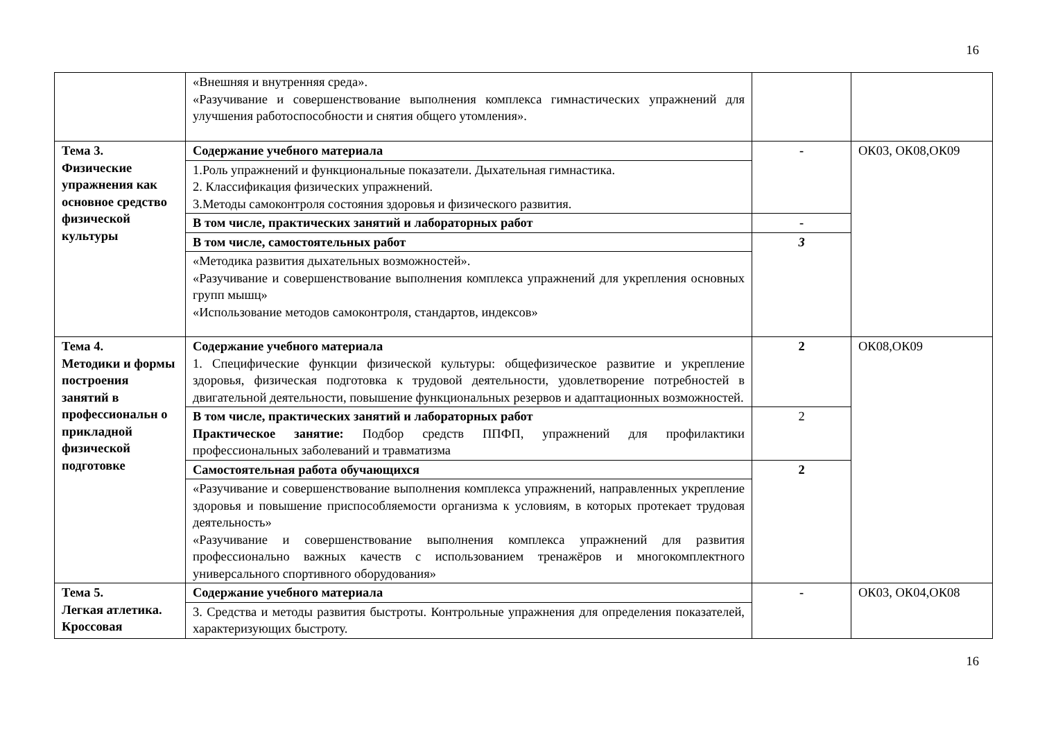16
| | «Внешняя и внутренняя среда». «Разучивание и совершенствование выполнения комплекса гимнастических упражнений для улучшения работоспособности и снятия общего утомления». | | |
| Тема 3. Физические упражнения как основное средство физической культуры | Содержание учебного материала | - | ОК03, ОК08,ОК09 |
| | 1.Роль упражнений и функциональные показатели. Дыхательная гимнастика. 2. Классификация физических упражнений. 3.Методы самоконтроля состояния здоровья и физического развития. | | |
| | В том числе, практических занятий и лабораторных работ | - | |
| | В том числе, самостоятельных работ | 3 | |
| | «Методика развития дыхательных возможностей». «Разучивание и совершенствование выполнения комплекса упражнений для укрепления основных групп мышц» «Использование методов самоконтроля, стандартов, индексов» | | |
| Тема 4. Методики и формы построения занятий в профессиональн о прикладной физической подготовке | Содержание учебного материала 1. Специфические функции физической культуры: общефизическое развитие и укрепление здоровья, физическая подготовка к трудовой деятельности, удовлетворение потребностей в двигательной деятельности, повышение функциональных резервов и адаптационных возможностей. | 2 | ОК08,ОК09 |
| | В том числе, практических занятий и лабораторных работ Практическое занятие: Подбор средств ППФП, упражнений для профилактики профессиональных заболеваний и травматизма | 2 | |
| | Самостоятельная работа обучающихся | 2 | |
| | «Разучивание и совершенствование выполнения комплекса упражнений, направленных укрепление здоровья и повышение приспособляемости организма к условиям, в которых протекает трудовая деятельность» «Разучивание и совершенствование выполнения комплекса упражнений для развития профессионально важных качеств с использованием тренажёров и многокомплектного универсального спортивного оборудования» | | |
| Тема 5. Легкая атлетика. Кроссовая | Содержание учебного материала | - | ОК03, ОК04,ОК08 |
| | 3. Средства и методы развития быстроты. Контрольные упражнения для определения показателей, характеризующих быстроту. | | |
16